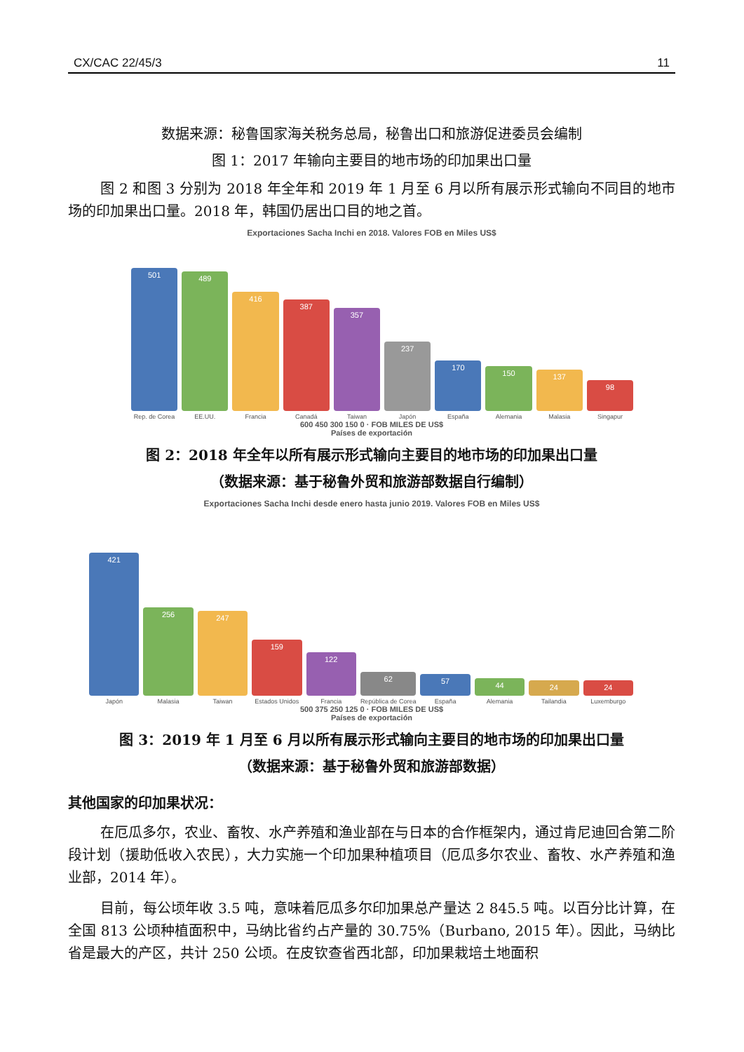CX/CAC 22/45/3 11
数据来源：秘鲁国家海关税务总局，秘鲁出口和旅游促进委员会编制
图 1：2017 年输向主要目的地市场的印加果出口量
图 2 和图 3 分别为 2018 年全年和 2019 年 1 月至 6 月以所有展示形式输向不同目的地市场的印加果出口量。2018 年，韩国仍居出口目的地之首。
Exportaciones Sacha Inchi en 2018. Valores FOB en Miles US$
501
Rep. de Corea
489
EE.UU.
416
Francia
387
Canadá
357
Taiwan
237
Japón
170
España
150
Alemania
137
Malasia
98
Singapur
600 450 300 150 0 · FOB MILES DE US$
Países de exportación
图 2：2018 年全年以所有展示形式输向主要目的地市场的印加果出口量
（数据来源：基于秘鲁外贸和旅游部数据自行编制）
Exportaciones Sacha Inchi desde enero hasta junio 2019. Valores FOB en Miles US$
421
Japón
256
Malasia
247
Taiwan
159
Estados Unidos
122
Francia
62
República de Corea
57
España
44
Alemania
24
Tailandia
24
Luxemburgo
500 375 250 125 0 · FOB MILES DE US$
Países de exportación
图 3：2019 年 1 月至 6 月以所有展示形式输向主要目的地市场的印加果出口量
（数据来源：基于秘鲁外贸和旅游部数据）
其他国家的印加果状况：
在厄瓜多尔，农业、畜牧、水产养殖和渔业部在与日本的合作框架内，通过肯尼迪回合第二阶段计划（援助低收入农民），大力实施一个印加果种植项目（厄瓜多尔农业、畜牧、水产养殖和渔业部，2014 年）。
目前，每公顷年收 3.5 吨，意味着厄瓜多尔印加果总产量达 2 845.5 吨。以百分比计算，在全国 813 公顷种植面积中，马纳比省约占产量的 30.75%（Burbano, 2015 年）。因此，马纳比省是最大的产区，共计 250 公顷。在皮钦查省西北部，印加果栽培土地面积